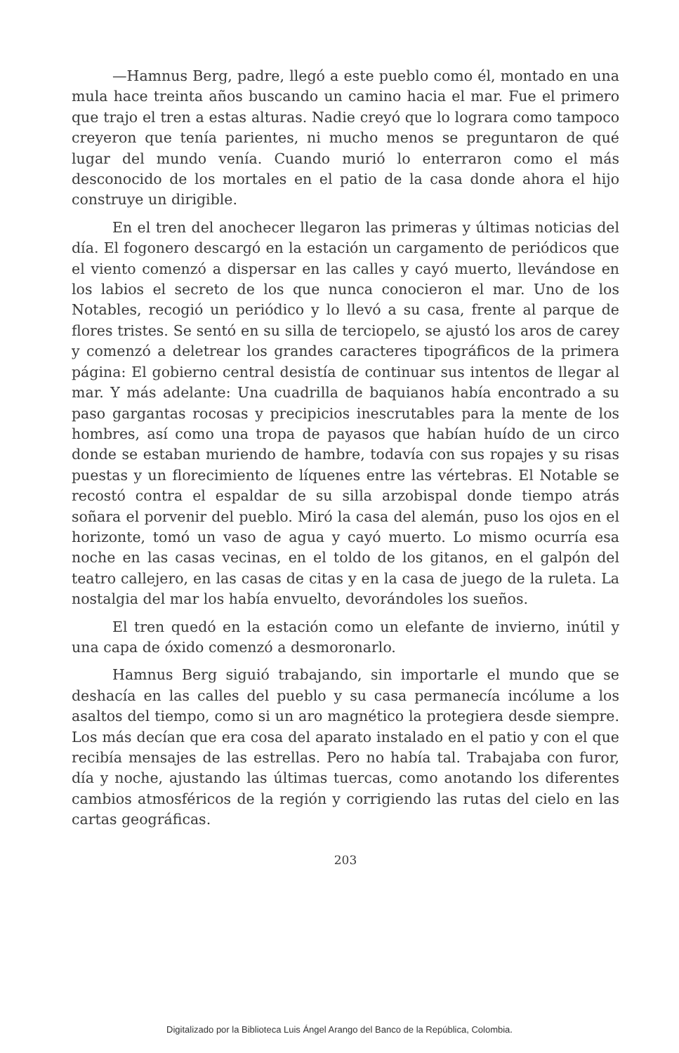—Hamnus Berg, padre, llegó a este pueblo como él, montado en una mula hace treinta años buscando un camino hacia el mar. Fue el primero que trajo el tren a estas alturas. Nadie creyó que lo lograra como tampoco creyeron que tenía parientes, ni mucho menos se preguntaron de qué lugar del mundo venía. Cuando murió lo enterraron como el más desconocido de los mortales en el patio de la casa donde ahora el hijo construye un dirigible.
En el tren del anochecer llegaron las primeras y últimas noticias del día. El fogonero descargó en la estación un cargamento de periódicos que el viento comenzó a dispersar en las calles y cayó muerto, llevándose en los labios el secreto de los que nunca conocieron el mar. Uno de los Notables, recogió un periódico y lo llevó a su casa, frente al parque de flores tristes. Se sentó en su silla de terciopelo, se ajustó los aros de carey y comenzó a deletrear los grandes caracteres tipográficos de la primera página: El gobierno central desistía de continuar sus intentos de llegar al mar. Y más adelante: Una cuadrilla de baquianos había encontrado a su paso gargantas rocosas y precipicios inescrutables para la mente de los hombres, así como una tropa de payasos que habían huído de un circo donde se estaban muriendo de hambre, todavía con sus ropajes y su risas puestas y un florecimiento de líquenes entre las vértebras. El Notable se recostó contra el espaldar de su silla arzobispal donde tiempo atrás soñara el porvenir del pueblo. Miró la casa del alemán, puso los ojos en el horizonte, tomó un vaso de agua y cayó muerto. Lo mismo ocurría esa noche en las casas vecinas, en el toldo de los gitanos, en el galpón del teatro callejero, en las casas de citas y en la casa de juego de la ruleta. La nostalgia del mar los había envuelto, devorándoles los sueños.
El tren quedó en la estación como un elefante de invierno, inútil y una capa de óxido comenzó a desmoronarlo.
Hamnus Berg siguió trabajando, sin importarle el mundo que se deshacía en las calles del pueblo y su casa permanecía incólume a los asaltos del tiempo, como si un aro magnético la protegiera desde siempre. Los más decían que era cosa del aparato instalado en el patio y con el que recibía mensajes de las estrellas. Pero no había tal. Trabajaba con furor, día y noche, ajustando las últimas tuercas, como anotando los diferentes cambios atmosféricos de la región y corrigiendo las rutas del cielo en las cartas geográficas.
203
Digitalizado por la Biblioteca Luis Ángel Arango del Banco de la República, Colombia.